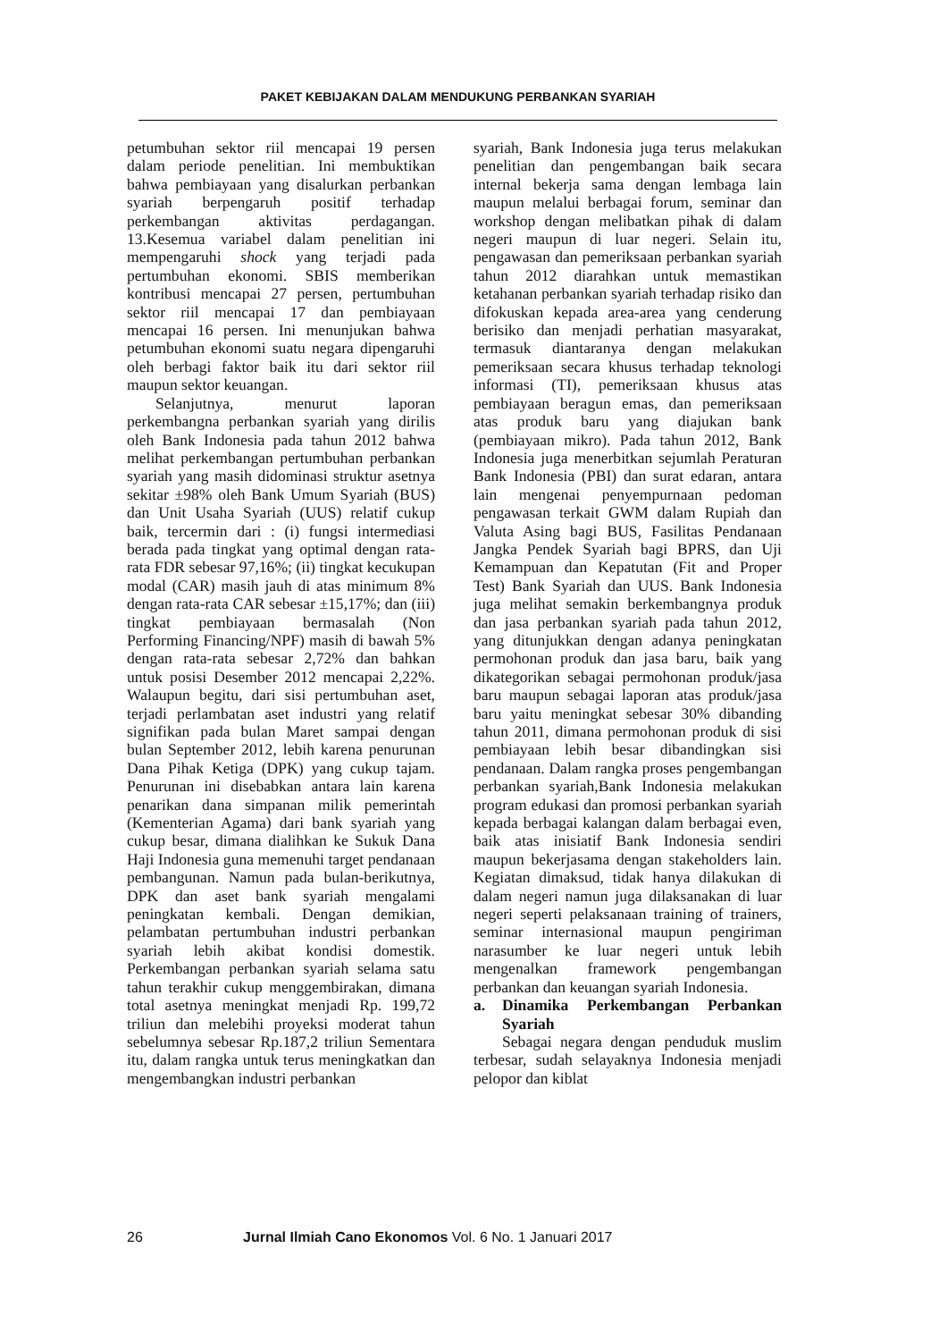PAKET KEBIJAKAN DALAM MENDUKUNG PERBANKAN SYARIAH
petumbuhan sektor riil mencapai 19 persen dalam periode penelitian. Ini membuktikan bahwa pembiayaan yang disalurkan perbankan syariah berpengaruh positif terhadap perkembangan aktivitas perdagangan. 13.Kesemua variabel dalam penelitian ini mempengaruhi shock yang terjadi pada pertumbuhan ekonomi. SBIS memberikan kontribusi mencapai 27 persen, pertumbuhan sektor riil mencapai 17 dan pembiayaan mencapai 16 persen. Ini menunjukan bahwa petumbuhan ekonomi suatu negara dipengaruhi oleh berbagi faktor baik itu dari sektor riil maupun sektor keuangan.
Selanjutnya, menurut laporan perkembangna perbankan syariah yang dirilis oleh Bank Indonesia pada tahun 2012 bahwa melihat perkembangan pertumbuhan perbankan syariah yang masih didominasi struktur asetnya sekitar ±98% oleh Bank Umum Syariah (BUS) dan Unit Usaha Syariah (UUS) relatif cukup baik, tercermin dari : (i) fungsi intermediasi berada pada tingkat yang optimal dengan rata-rata FDR sebesar 97,16%; (ii) tingkat kecukupan modal (CAR) masih jauh di atas minimum 8% dengan rata-rata CAR sebesar ±15,17%; dan (iii) tingkat pembiayaan bermasalah (Non Performing Financing/NPF) masih di bawah 5% dengan rata-rata sebesar 2,72% dan bahkan untuk posisi Desember 2012 mencapai 2,22%. Walaupun begitu, dari sisi pertumbuhan aset, terjadi perlambatan aset industri yang relatif signifikan pada bulan Maret sampai dengan bulan September 2012, lebih karena penurunan Dana Pihak Ketiga (DPK) yang cukup tajam. Penurunan ini disebabkan antara lain karena penarikan dana simpanan milik pemerintah (Kementerian Agama) dari bank syariah yang cukup besar, dimana dialihkan ke Sukuk Dana Haji Indonesia guna memenuhi target pendanaan pembangunan. Namun pada bulan-berikutnya, DPK dan aset bank syariah mengalami peningkatan kembali. Dengan demikian, pelambatan pertumbuhan industri perbankan syariah lebih akibat kondisi domestik. Perkembangan perbankan syariah selama satu tahun terakhir cukup menggembirakan, dimana total asetnya meningkat menjadi Rp. 199,72 triliun dan melebihi proyeksi moderat tahun sebelumnya sebesar Rp.187,2 triliun Sementara itu, dalam rangka untuk terus meningkatkan dan mengembangkan industri perbankan
syariah, Bank Indonesia juga terus melakukan penelitian dan pengembangan baik secara internal bekerja sama dengan lembaga lain maupun melalui berbagai forum, seminar dan workshop dengan melibatkan pihak di dalam negeri maupun di luar negeri. Selain itu, pengawasan dan pemeriksaan perbankan syariah tahun 2012 diarahkan untuk memastikan ketahanan perbankan syariah terhadap risiko dan difokuskan kepada area-area yang cenderung berisiko dan menjadi perhatian masyarakat, termasuk diantaranya dengan melakukan pemeriksaan secara khusus terhadap teknologi informasi (TI), pemeriksaan khusus atas pembiayaan beragun emas, dan pemeriksaan atas produk baru yang diajukan bank (pembiayaan mikro). Pada tahun 2012, Bank Indonesia juga menerbitkan sejumlah Peraturan Bank Indonesia (PBI) dan surat edaran, antara lain mengenai penyempurnaan pedoman pengawasan terkait GWM dalam Rupiah dan Valuta Asing bagi BUS, Fasilitas Pendanaan Jangka Pendek Syariah bagi BPRS, dan Uji Kemampuan dan Kepatutan (Fit and Proper Test) Bank Syariah dan UUS. Bank Indonesia juga melihat semakin berkembangnya produk dan jasa perbankan syariah pada tahun 2012, yang ditunjukkan dengan adanya peningkatan permohonan produk dan jasa baru, baik yang dikategorikan sebagai permohonan produk/jasa baru maupun sebagai laporan atas produk/jasa baru yaitu meningkat sebesar 30% dibanding tahun 2011, dimana permohonan produk di sisi pembiayaan lebih besar dibandingkan sisi pendanaan. Dalam rangka proses pengembangan perbankan syariah,Bank Indonesia melakukan program edukasi dan promosi perbankan syariah kepada berbagai kalangan dalam berbagai even, baik atas inisiatif Bank Indonesia sendiri maupun bekerjasama dengan stakeholders lain. Kegiatan dimaksud, tidak hanya dilakukan di dalam negeri namun juga dilaksanakan di luar negeri seperti pelaksanaan training of trainers, seminar internasional maupun pengiriman narasumber ke luar negeri untuk lebih mengenalkan framework pengembangan perbankan dan keuangan syariah Indonesia.
a. Dinamika Perkembangan Perbankan Syariah
Sebagai negara dengan penduduk muslim terbesar, sudah selayaknya Indonesia menjadi pelopor dan kiblat
26 Jurnal Ilmiah Cano Ekonomos Vol. 6 No. 1 Januari 2017